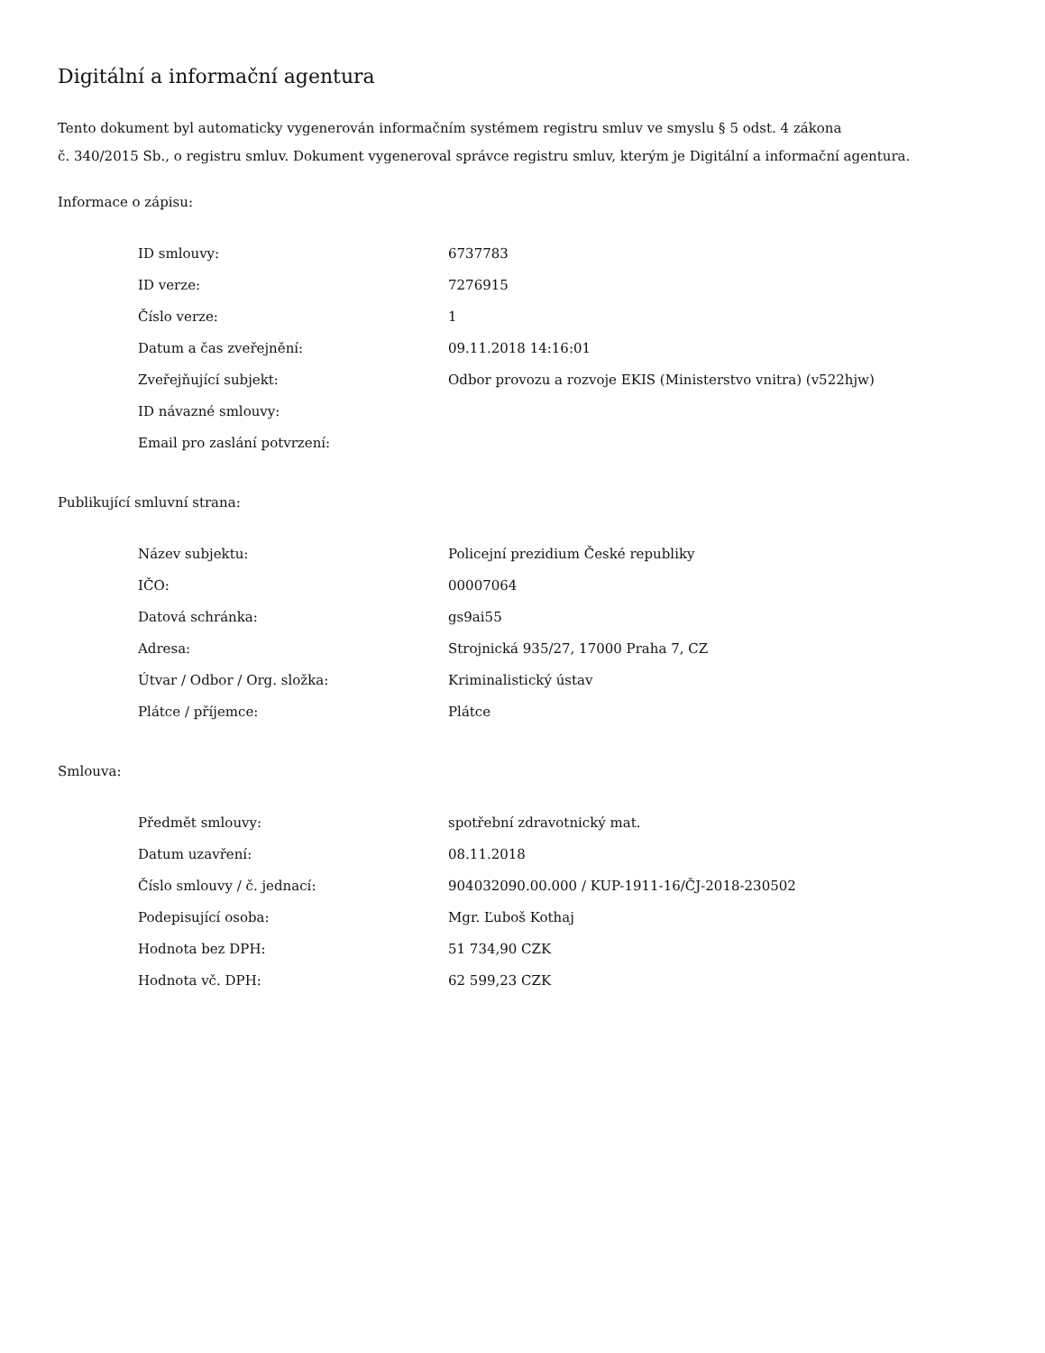Digitální a informační agentura
Tento dokument byl automaticky vygenerován informačním systémem registru smluv ve smyslu § 5 odst. 4 zákona
č. 340/2015 Sb., o registru smluv. Dokument vygeneroval správce registru smluv, kterým je Digitální a informační agentura.
Informace o zápisu:
| ID smlouvy: | 6737783 |
| ID verze: | 7276915 |
| Číslo verze: | 1 |
| Datum a čas zveřejnění: | 09.11.2018 14:16:01 |
| Zveřejňující subjekt: | Odbor provozu a rozvoje EKIS (Ministerstvo vnitra) (v522hjw) |
| ID návazné smlouvy: | |
| Email pro zaslání potvrzení: | |
Publikující smluvní strana:
| Název subjektu: | Policejní prezidium České republiky |
| IČO: | 00007064 |
| Datová schránka: | gs9ai55 |
| Adresa: | Strojnická 935/27, 17000 Praha 7, CZ |
| Útvar / Odbor / Org. složka: | Kriminalistický ústav |
| Plátce / příjemce: | Plátce |
Smlouva:
| Předmět smlouvy: | spotřební zdravotnický mat. |
| Datum uzavření: | 08.11.2018 |
| Číslo smlouvy / č. jednací: | 904032090.00.000 / KUP-1911-16/ČJ-2018-230502 |
| Podepisující osoba: | Mgr. Ľuboš Kothaj |
| Hodnota bez DPH: | 51 734,90 CZK |
| Hodnota vč. DPH: | 62 599,23 CZK |